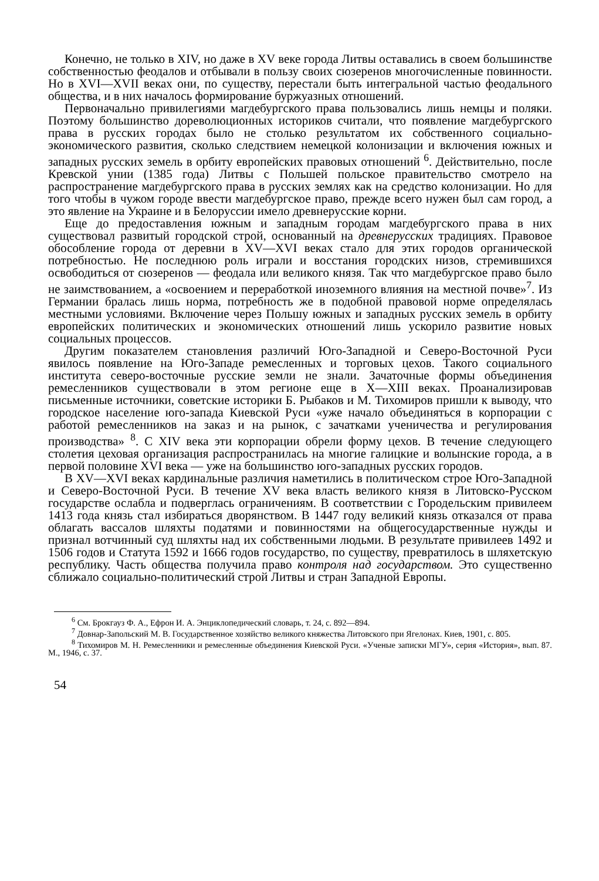Конечно, не только в XIV, но даже в XV веке города Литвы оставались в своем большинстве собственностью феодалов и отбывали в пользу своих сюзеренов многочисленные повинности. Но в XVI—XVII веках они, по существу, перестали быть интегральной частью феодального общества, и в них началось формирование буржуазных отношений.
Первоначально привилегиями магдебургского права пользовались лишь немцы и поляки. Поэтому большинство дореволюционных историков считали, что появление магдебургского права в русских городах было не столько результатом их собственного социально-экономического развития, сколько следствием немецкой колонизации и включения южных и западных русских земель в орбиту европейских правовых отношений <sup>6</sup>. Действительно, после Кревской унии (1385 года) Литвы с Польшей польское правительство смотрело на распространение магдебургского права в русских землях как на средство колонизации. Но для того чтобы в чужом городе ввести магдебургское право, прежде всего нужен был сам город, а это явление на Украине и в Белоруссии имело древнерусские корни.
Еще до предоставления южным и западным городам магдебургского права в них существовал развитый городской строй, основанный на древнерусских традициях. Правовое обособление города от деревни в XV—XVI веках стало для этих городов органической потребностью. Не последнюю роль играли и восстания городских низов, стремившихся освободиться от сюзеренов — феодала или великого князя. Так что магдебургское право было не заимствованием, а «освоением и переработкой иноземного влияния на местной почве»<sup>7</sup>. Из Германии бралась лишь норма, потребность же в подобной правовой норме определялась местными условиями. Включение через Польшу южных и западных русских земель в орбиту европейских политических и экономических отношений лишь ускорило развитие новых социальных процессов.
Другим показателем становления различий Юго-Западной и Северо-Восточной Руси явилось появление на Юго-Западе ремесленных и торговых цехов. Такого социального института северо-восточные русские земли не знали. Зачаточные формы объединения ремесленников существовали в этом регионе еще в X—XIII веках. Проанализировав письменные источники, советские историки Б. Рыбаков и М. Тихомиров пришли к выводу, что городское население юго-запада Киевской Руси «уже начало объединяться в корпорации с работой ремесленников на заказ и на рынок, с зачатками ученичества и регулирования производства» <sup>8</sup>. С XIV века эти корпорации обрели форму цехов. В течение следующего столетия цеховая организация распространилась на многие галицкие и волынские города, а в первой половине XVI века — уже на большинство юго-западных русских городов.
В XV—XVI веках кардинальные различия наметились в политическом строе Юго-Западной и Северо-Восточной Руси. В течение XV века власть великого князя в Литовско-Русском государстве ослабла и подверглась ограничениям. В соответствии с Городельским привилеем 1413 года князь стал избираться дворянством. В 1447 году великий князь отказался от права облагать вассалов шляхты податями и повинностями на общегосударственные нужды и признал вотчинный суд шляхты над их собственными людьми. В результате привилеев 1492 и 1506 годов и Статута 1592 и 1666 годов государство, по существу, превратилось в шляхетскую республику. Часть общества получила право контроля над государством. Это существенно сближало социально-политический строй Литвы и стран Западной Европы.
<sup>6</sup> См. Брокгауз Ф. А., Ефрон И. А. Энциклопедический словарь, т. 24, с. 892—894.
<sup>7</sup> Довнар-Запольский М. В. Государственное хозяйство великого княжества Литовского при Ягелонах. Киев, 1901, с. 805.
<sup>8</sup> Тихомиров М. Н. Ремесленники и ремесленные объединения Киевской Руси. «Ученые записки МГУ», серия «История», вып. 87. М., 1946, с. 37.
54